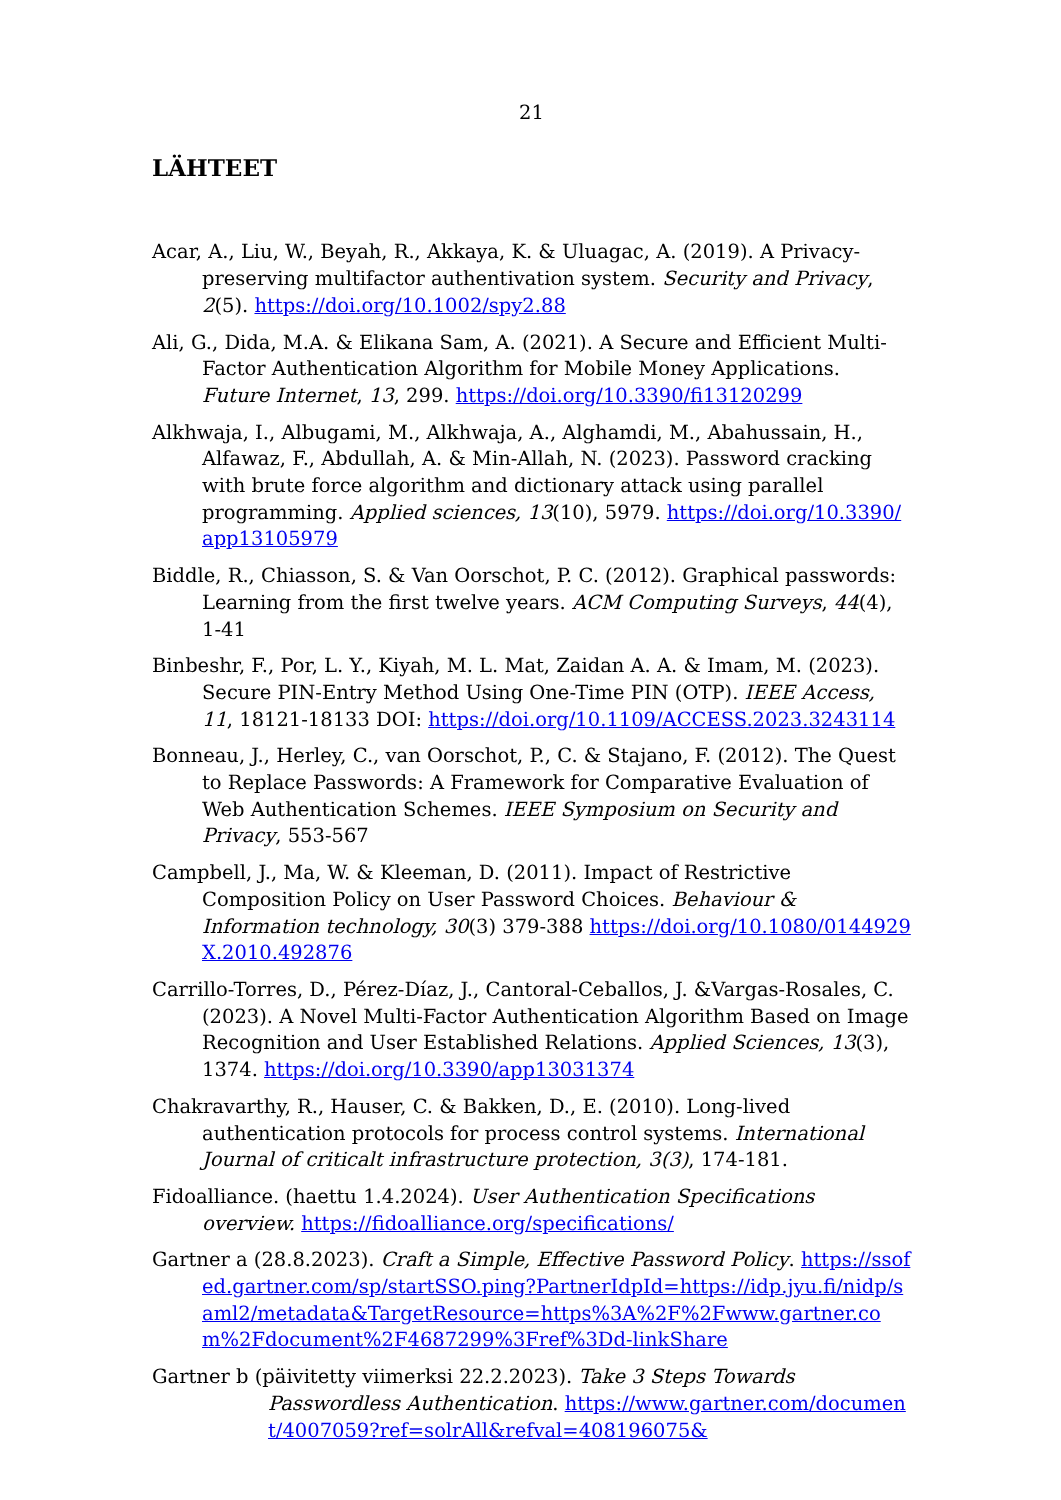21
LÄHTEET
Acar, A., Liu, W., Beyah, R., Akkaya, K. & Uluagac, A. (2019). A Privacy-preserving multifactor authentivation system. Security and Privacy, 2(5). https://doi.org/10.1002/spy2.88
Ali, G., Dida, M.A. & Elikana Sam, A. (2021). A Secure and Efficient Multi-Factor Authentication Algorithm for Mobile Money Applications. Future Internet, 13, 299. https://doi.org/10.3390/fi13120299
Alkhwaja, I., Albugami, M., Alkhwaja, A., Alghamdi, M., Abahussain, H., Alfawaz, F., Abdullah, A. & Min-Allah, N. (2023). Password cracking with brute force algorithm and dictionary attack using parallel programming. Applied sciences, 13(10), 5979. https://doi.org/10.3390/app13105979
Biddle, R., Chiasson, S. & Van Oorschot, P. C. (2012). Graphical passwords: Learning from the first twelve years. ACM Computing Surveys, 44(4), 1-41
Binbeshr, F., Por, L. Y., Kiyah, M. L. Mat, Zaidan A. A. & Imam, M. (2023). Secure PIN-Entry Method Using One-Time PIN (OTP). IEEE Access, 11, 18121-18133 DOI: https://doi.org/10.1109/ACCESS.2023.3243114
Bonneau, J., Herley, C., van Oorschot, P., C. & Stajano, F. (2012). The Quest to Replace Passwords: A Framework for Comparative Evaluation of Web Authentication Schemes. IEEE Symposium on Security and Privacy, 553-567
Campbell, J., Ma, W. & Kleeman, D. (2011). Impact of Restrictive Composition Policy on User Password Choices. Behaviour & Information technology, 30(3) 379-388 https://doi.org/10.1080/0144929X.2010.492876
Carrillo-Torres, D., Pérez-Díaz, J., Cantoral-Ceballos, J. &Vargas-Rosales, C. (2023). A Novel Multi-Factor Authentication Algorithm Based on Image Recognition and User Established Relations. Applied Sciences, 13(3), 1374. https://doi.org/10.3390/app13031374
Chakravarthy, R., Hauser, C. & Bakken, D., E. (2010). Long-lived authentication protocols for process control systems. International Journal of criticalt infrastructure protection, 3(3), 174-181.
Fidoalliance. (haettu 1.4.2024). User Authentication Specifications overview. https://fidoalliance.org/specifications/
Gartner a (28.8.2023). Craft a Simple, Effective Password Policy. https://ssofed.gartner.com/sp/startSSO.ping?PartnerIdpId=https://idp.jyu.fi/nidp/saml2/metadata&TargetResource=https%3A%2F%2Fwww.gartner.com%2Fdocument%2F4687299%3Fref%3Dd-linkShare
Gartner b (päivitetty viimerksi 22.2.2023). Take 3 Steps Towards Passwordless Authentication. https://www.gartner.com/document/4007059?ref=solrAll&refval=408196075&